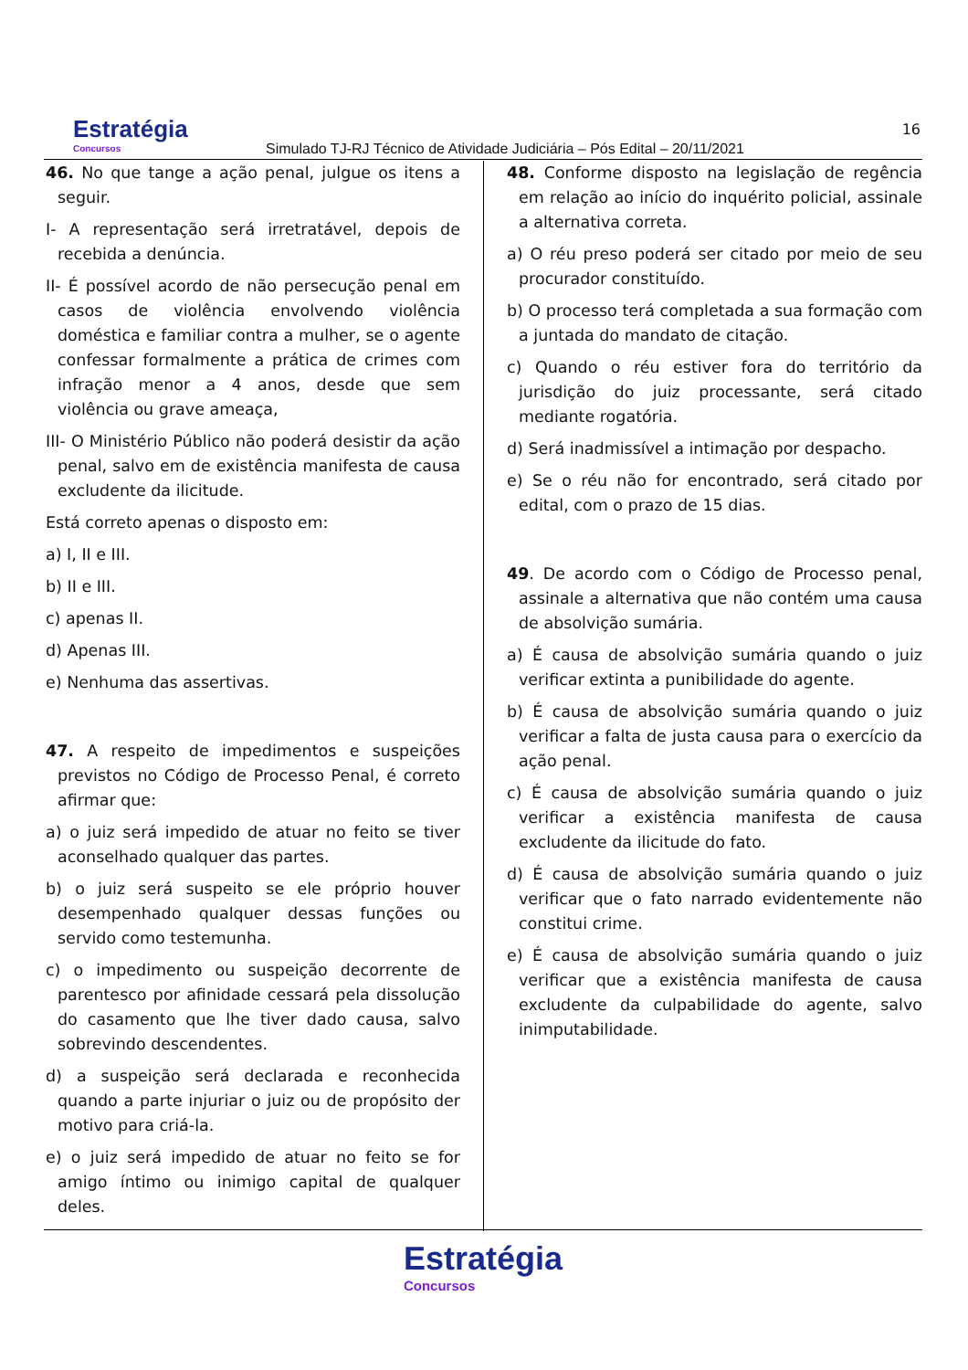Estratégia
Concursos
Simulado TJ-RJ Técnico de Atividade Judiciária – Pós Edital – 20/11/2021
16
46. No que tange a ação penal, julgue os itens a seguir.
I- A representação será irretratável, depois de recebida a denúncia.
II- É possível acordo de não persecução penal em casos de violência envolvendo violência doméstica e familiar contra a mulher, se o agente confessar formalmente a prática de crimes com infração menor a 4 anos, desde que sem violência ou grave ameaça,
III- O Ministério Público não poderá desistir da ação penal, salvo em de existência manifesta de causa excludente da ilicitude.
Está correto apenas o disposto em:
a) I, II e III.
b) II e III.
c) apenas II.
d) Apenas III.
e) Nenhuma das assertivas.
47. A respeito de impedimentos e suspeições previstos no Código de Processo Penal, é correto afirmar que:
a) o juiz será impedido de atuar no feito se tiver aconselhado qualquer das partes.
b) o juiz será suspeito se ele próprio houver desempenhado qualquer dessas funções ou servido como testemunha.
c) o impedimento ou suspeição decorrente de parentesco por afinidade cessará pela dissolução do casamento que lhe tiver dado causa, salvo sobrevindo descendentes.
d) a suspeição será declarada e reconhecida quando a parte injuriar o juiz ou de propósito der motivo para criá-la.
e) o juiz será impedido de atuar no feito se for amigo íntimo ou inimigo capital de qualquer deles.
48. Conforme disposto na legislação de regência em relação ao início do inquérito policial, assinale a alternativa correta.
a) O réu preso poderá ser citado por meio de seu procurador constituído.
b) O processo terá completada a sua formação com a juntada do mandato de citação.
c) Quando o réu estiver fora do território da jurisdição do juiz processante, será citado mediante rogatória.
d) Será inadmissível a intimação por despacho.
e) Se o réu não for encontrado, será citado por edital, com o prazo de 15 dias.
49. De acordo com o Código de Processo penal, assinale a alternativa que não contém uma causa de absolvição sumária.
a) É causa de absolvição sumária quando o juiz verificar extinta a punibilidade do agente.
b) É causa de absolvição sumária quando o juiz verificar a falta de justa causa para o exercício da ação penal.
c) É causa de absolvição sumária quando o juiz verificar a existência manifesta de causa excludente da ilicitude do fato.
d) É causa de absolvição sumária quando o juiz verificar que o fato narrado evidentemente não constitui crime.
e) É causa de absolvição sumária quando o juiz verificar que a existência manifesta de causa excludente da culpabilidade do agente, salvo inimputabilidade.
Estratégia Concursos